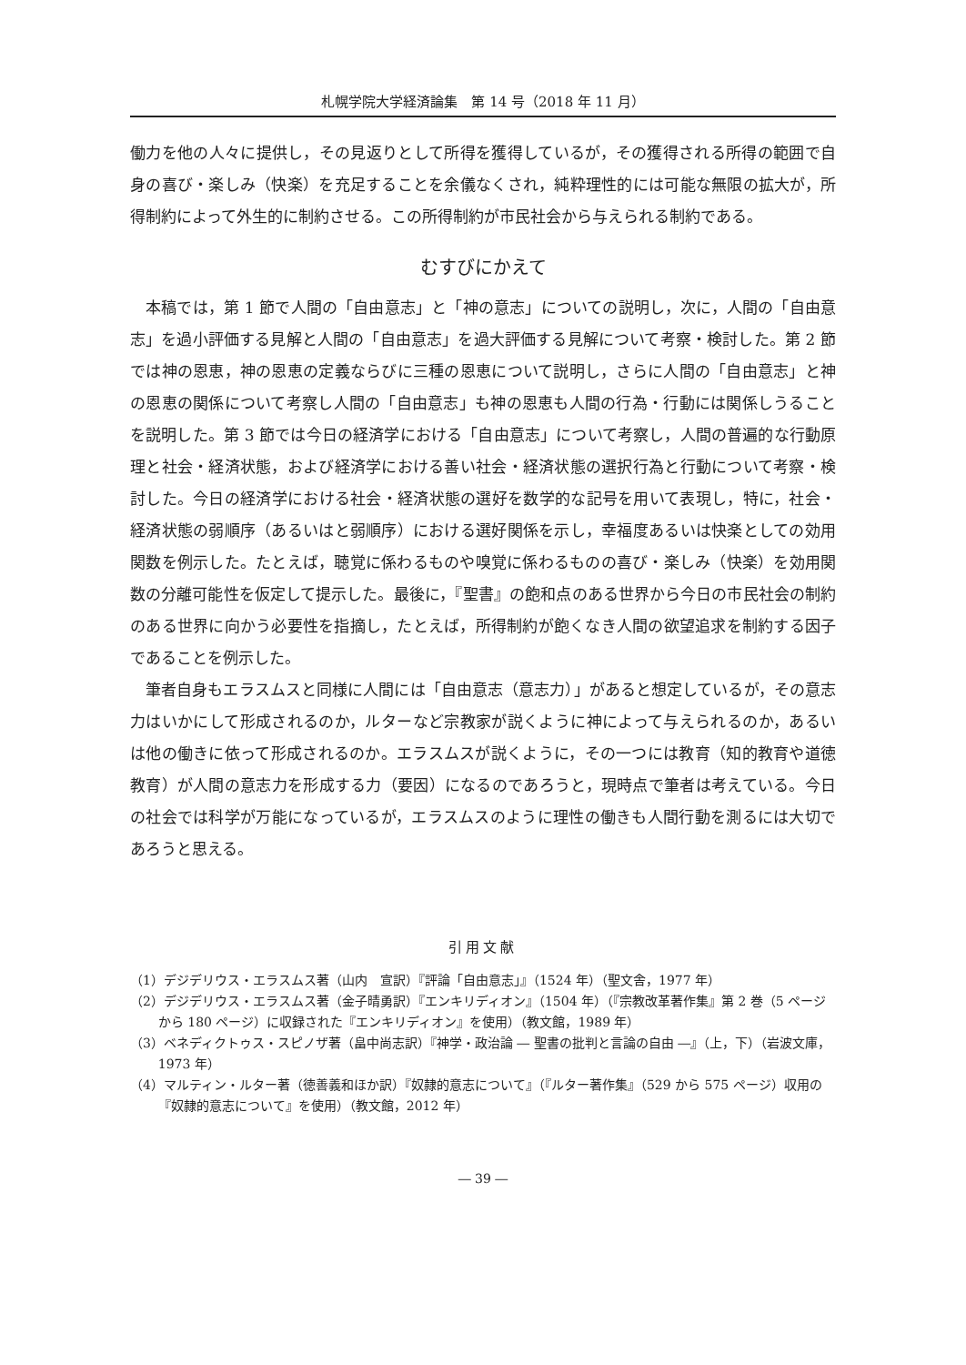札幌学院大学経済論集　第 14 号（2018 年 11 月）
働力を他の人々に提供し，その見返りとして所得を獲得しているが，その獲得される所得の範囲で自身の喜び・楽しみ（快楽）を充足することを余儀なくされ，純粋理性的には可能な無限の拡大が，所得制約によって外生的に制約させる。この所得制約が市民社会から与えられる制約である。
むすびにかえて
本稿では，第 1 節で人間の「自由意志」と「神の意志」についての説明し，次に，人間の「自由意志」を過小評価する見解と人間の「自由意志」を過大評価する見解について考察・検討した。第 2 節では神の恩恵，神の恩恵の定義ならびに三種の恩恵について説明し，さらに人間の「自由意志」と神の恩恵の関係について考察し人間の「自由意志」も神の恩恵も人間の行為・行動には関係しうることを説明した。第 3 節では今日の経済学における「自由意志」について考察し，人間の普遍的な行動原理と社会・経済状態，および経済学における善い社会・経済状態の選択行為と行動について考察・検討した。今日の経済学における社会・経済状態の選好を数学的な記号を用いて表現し，特に，社会・経済状態の弱順序（あるいはと弱順序）における選好関係を示し，幸福度あるいは快楽としての効用関数を例示した。たとえば，聴覚に係わるものや嗅覚に係わるものの喜び・楽しみ（快楽）を効用関数の分離可能性を仮定して提示した。最後に，『聖書』の飽和点のある世界から今日の市民社会の制約のある世界に向かう必要性を指摘し，たとえば，所得制約が飽くなき人間の欲望追求を制約する因子であることを例示した。
筆者自身もエラスムスと同様に人間には「自由意志（意志力）」があると想定しているが，その意志力はいかにして形成されるのか，ルターなど宗教家が説くように神によって与えられるのか，あるいは他の働きに依って形成されるのか。エラスムスが説くように，その一つには教育（知的教育や道徳教育）が人間の意志力を形成する力（要因）になるのであろうと，現時点で筆者は考えている。今日の社会では科学が万能になっているが，エラスムスのように理性の働きも人間行動を測るには大切であろうと思える。
引用文献
（1）デジデリウス・エラスムス著（山内　宣訳）『評論「自由意志」』（1524 年）（聖文舎，1977 年）
（2）デジデリウス・エラスムス著（金子晴勇訳）『エンキリディオン』（1504 年）（『宗教改革著作集』第 2 巻（5 ページから 180 ページ）に収録された『エンキリディオン』を使用）（教文館，1989 年）
（3）ベネディクトゥス・スピノザ著（畠中尚志訳）『神学・政治論 ― 聖書の批判と言論の自由 ―』（上，下）（岩波文庫，1973 年）
（4）マルティン・ルター著（徳善義和ほか訳）『奴隷的意志について』（『ルター著作集』（529 から 575 ページ）収用の『奴隷的意志について』を使用）（教文館，2012 年）
― 39 ―